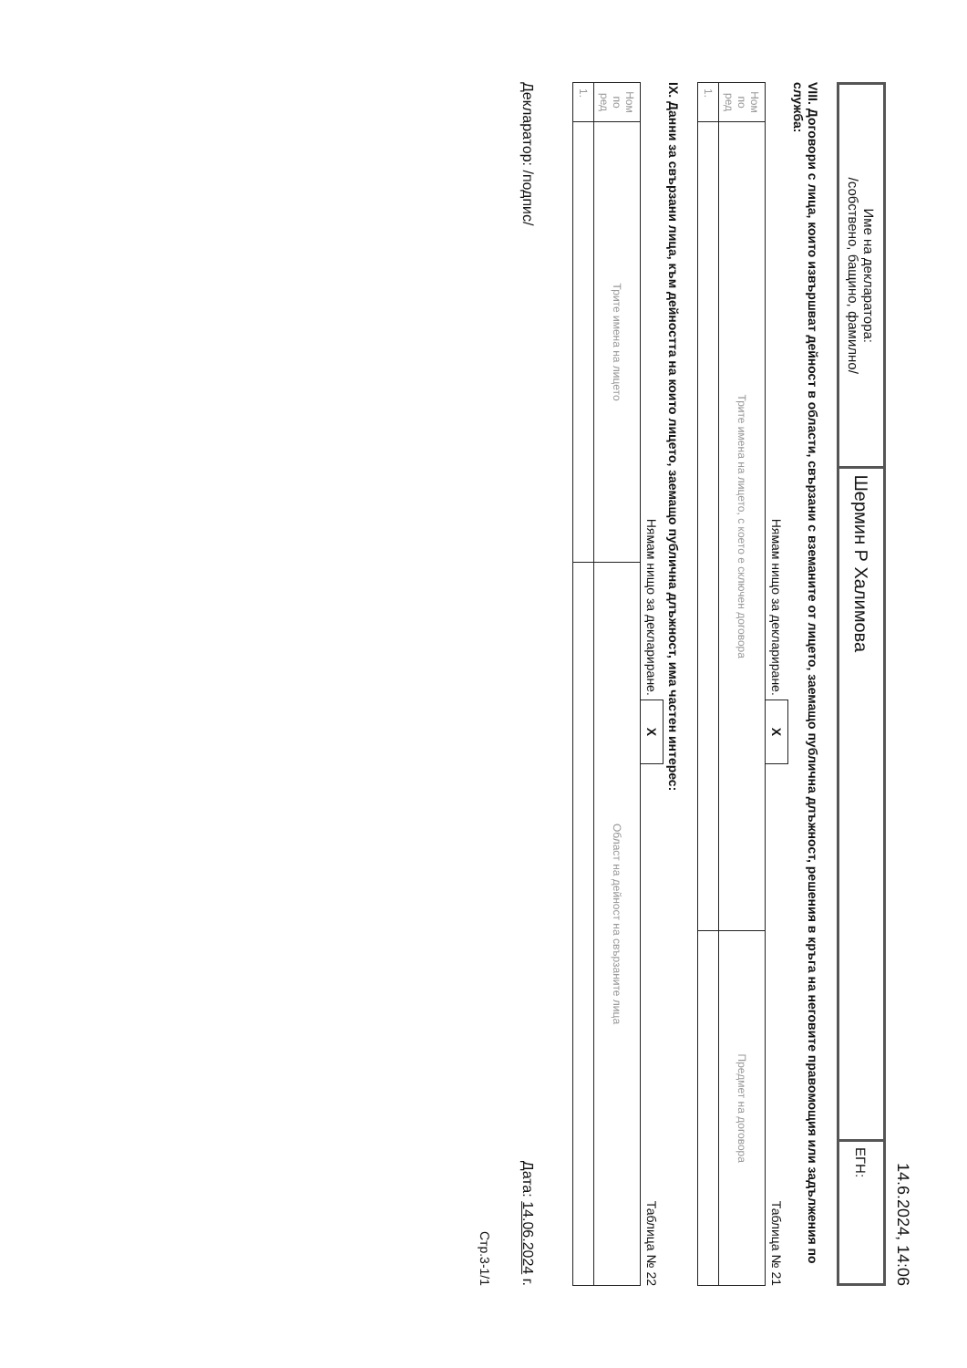14.6.2024, 14:06
| Име на декларатора: /собствено, бащино, фамилно/ | Шермин Р Халимова | ЕГН: |
VIII. Договори с лица, които извършват дейност в области, свързани с вземаните от лицето, заемащо публична длъжност, решения в кръга на неговите правомощия или задължения по служба:
Нямам нищо за деклариране. X Таблица № 21
| Ном по ред | Трите имена на лицето, с което е сключен договора | Предмет на договора |
| --- | --- | --- |
| 1. | | |
IX. Данни за свързани лица, към дейността на които лицето, заемащо публична длъжност, има частен интерес:
Нямам нищо за деклариране. X Таблица № 22
| Ном по ред | Трите имена на лицето | Област на дейност на свързаните лица |
| --- | --- | --- |
| 1. | | |
Декларатор: /подпис/ Дата: 14.06.2024 г.
Стр.3-1/1